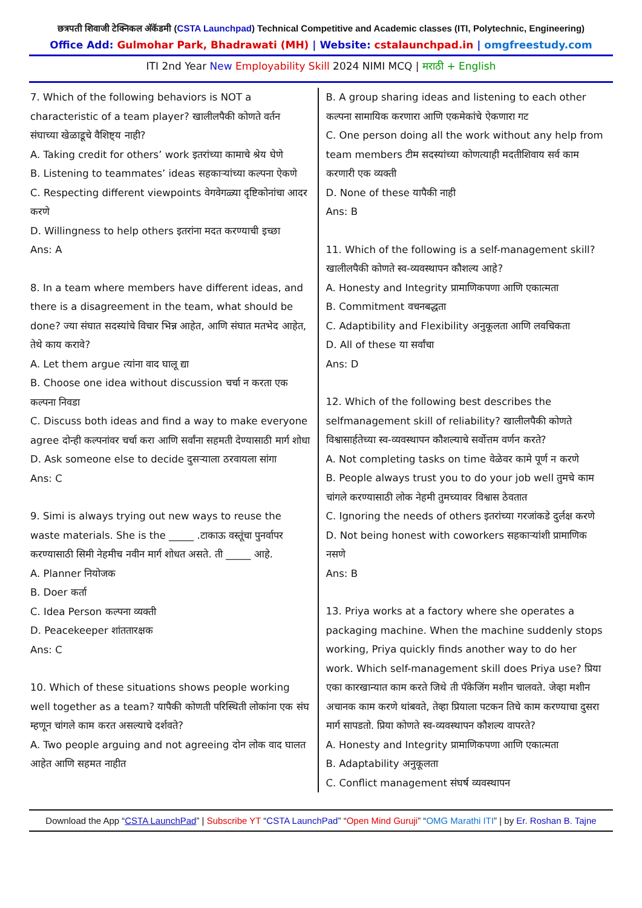छत्रपती शिवाजी टेक्निकल अ‍ॅकॅडमी (CSTA Launchpad) Technical Competitive and Academic classes (ITI, Polytechnic, Engineering)
Office Add: Gulmohar Park, Bhadrawati (MH) | Website: cstalaunchpad.in | omgfreestudy.com
ITI 2nd Year New Employability Skill 2024 NIMI MCQ | मराठी + English
7. Which of the following behaviors is NOT a characteristic of a team player? खालीलपैकी कोणते वर्तन संघाच्या खेळाडूचे वैशिष्ट्य नाही?
A. Taking credit for others’ work इतरांच्या कामाचे श्रेय घेणे
B. Listening to teammates’ ideas सहकाऱ्यांच्या कल्पना ऐकणे
C. Respecting different viewpoints वेगवेगळ्या दृष्टिकोनांचा आदर करणे
D. Willingness to help others इतरांना मदत करण्याची इच्छा
Ans: A
8. In a team where members have different ideas, and there is a disagreement in the team, what should be done? ज्या संघात सदस्यांचे विचार भिन्न आहेत, आणि संघात मतभेद आहेत, तेथे काय करावे?
A. Let them argue त्यांना वाद घालू द्या
B. Choose one idea without discussion चर्चा न करता एक कल्पना निवडा
C. Discuss both ideas and find a way to make everyone agree दोन्ही कल्पनांवर चर्चा करा आणि सर्वांना सहमती देण्यासाठी मार्ग शोधा
D. Ask someone else to decide दुसऱ्याला ठरवायला सांगा
Ans: C
9. Simi is always trying out new ways to reuse the waste materials. She is the _____ .टाकाऊ वस्तूंचा पुनर्वापर करण्यासाठी सिमी नेहमीच नवीन मार्ग शोधत असते. ती _____ आहे.
A. Planner नियोजक
B. Doer कर्ता
C. Idea Person कल्पना व्यक्ती
D. Peacekeeper शांततारक्षक
Ans: C
10. Which of these situations shows people working well together as a team? यापैकी कोणती परिस्थिती लोकांना एक संघ म्हणून चांगले काम करत असल्याचे दर्शवते?
A. Two people arguing and not agreeing दोन लोक वाद घालत आहेत आणि सहमत नाहीत
B. A group sharing ideas and listening to each other कल्पना सामायिक करणारा आणि एकमेकांचे ऐकणारा गट
C. One person doing all the work without any help from team members टीम सदस्यांच्या कोणत्याही मदतीशिवाय सर्व काम करणारी एक व्यक्ती
D. None of these यापैकी नाही
Ans: B
11. Which of the following is a self-management skill? खालीलपैकी कोणते स्व-व्यवस्थापन कौशल्य आहे?
A. Honesty and Integrity प्रामाणिकपणा आणि एकात्मता
B. Commitment वचनबद्धता
C. Adaptibility and Flexibility अनुकूलता आणि लवचिकता
D. All of these या सर्वांचा
Ans: D
12. Which of the following best describes the selfmanagement skill of reliability? खालीलपैकी कोणते विश्वासार्हतेच्या स्व-व्यवस्थापन कौशल्याचे सर्वोत्तम वर्णन करते?
A. Not completing tasks on time वेळेवर कामे पूर्ण न करणे
B. People always trust you to do your job well तुमचे काम चांगले करण्यासाठी लोक नेहमी तुमच्यावर विश्वास ठेवतात
C. Ignoring the needs of others इतरांच्या गरजांकडे दुर्लक्ष करणे
D. Not being honest with coworkers सहकाऱ्यांशी प्रामाणिक नसणे
Ans: B
13. Priya works at a factory where she operates a packaging machine. When the machine suddenly stops working, Priya quickly finds another way to do her work. Which self-management skill does Priya use? प्रिया एका कारखान्यात काम करते जिथे ती पॅकेजिंग मशीन चालवते. जेव्हा मशीन अचानक काम करणे थांबवते, तेव्हा प्रियाला पटकन तिचे काम करण्याचा दुसरा मार्ग सापडतो. प्रिया कोणते स्व-व्यवस्थापन कौशल्य वापरते?
A. Honesty and Integrity प्रामाणिकपणा आणि एकात्मता
B. Adaptability अनुकूलता
C. Conflict management संघर्ष व्यवस्थापन
Download the App “CSTA LaunchPad” | Subscribe YT “CSTA LaunchPad” “Open Mind Guruji” “OMG Marathi ITI” | by Er. Roshan B. Tajne